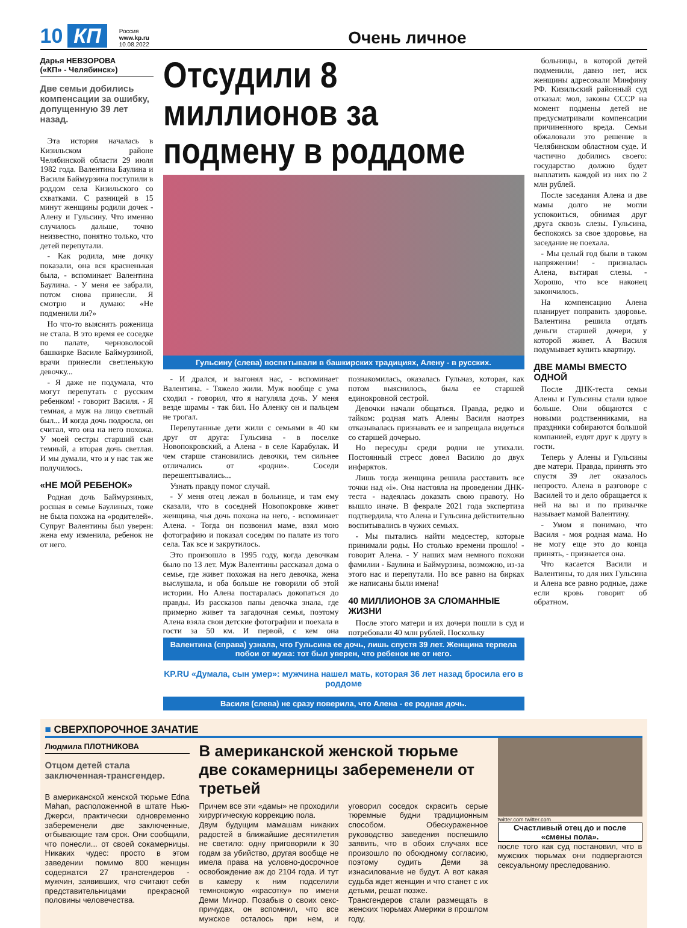10 КП
Россия
www.kp.ru
10.08.2022
Очень личное
Дарья НЕВЗОРОВА
(«КП» - Челябинск»)
Две семьи добились компенсации за ошибку, допущенную 39 лет назад.
Эта история началась в Кизильском районе Челябинской области 29 июля 1982 года. Валентина Баулина и Василя Баймурзина поступили в роддом села Кизильского со схватками. С разницей в 15 минут женщины родили дочек - Алену и Гульсину. Что именно случилось дальше, точно неизвестно, понятно только, что детей перепутали.
- Как родила, мне дочку показали, она вся красненькая была, - вспоминает Валентина Баулина. - У меня ее забрали, потом снова принесли. Я смотрю и думаю: «Не подменили ли?»
Но что-то выяснять роженица не стала. В это время ее соседке по палате, черноволосой башкирке Василе Баймурзиной, врачи принесли светленькую девочку...
- Я даже не подумала, что могут перепутать с русским ребенком! - говорит Василя. - Я темная, а муж на лицо светлый был... И когда дочь подросла, он считал, что она на него похожа. У моей сестры старший сын темный, а вторая дочь светлая. И мы думали, что и у нас так же получилось.
«НЕ МОЙ РЕБЕНОК»
Родная дочь Баймурзиных, росшая в семье Баулиных, тоже не была похожа на «родителей». Супруг Валентины был уверен: жена ему изменила, ребенок не от него.
Отсудили 8 миллионов за подмену в роддоме
Гульсину (слева) воспитывали в башкирских традициях, Алену - в русских.
- И дрался, и выгонял нас, - вспоминает Валентина. - Тяжело жили. Муж вообще с ума сходил - говорил, что я нагуляла дочь. У меня везде шрамы - так бил. Но Аленку он и пальцем не трогал.
Перепутанные дети жили с семьями в 40 км друг от друга: Гульсина - в поселке Новопокровский, а Алена - в селе Карабулак. И чем старше становились девочки, тем сильнее отличались от «родни». Соседи перешептывались...
Узнать правду помог случай.
- У меня отец лежал в больнице, и там ему сказали, что в соседней Новопокровке живет женщина, чья дочь похожа на него, - вспоминает Алена. - Тогда он позвонил маме, взял мою фотографию и показал соседям по палате из того села. Так все и закрутилось.
Это произошло в 1995 году, когда девочкам было по 13 лет. Муж Валентины рассказал дома о семье, где живет похожая на него девочка, жена выслушала, и оба больше не говорили об этой истории. Но Алена постаралась докопаться до правды. Из рассказов папы девочка знала, где примерно живет та загадочная семья, поэтому Алена взяла свои детские фотографии и поехала в гости за 50 км. И первой, с кем она познакомилась, оказалась Гульназ, которая, как потом выяснилось, была ее старшей единокровной сестрой.
Девочки начали общаться. Правда, редко и тайком: родная мать Алены Василя наотрез отказывалась признавать ее и запрещала видеться со старшей дочерью.
Но пересуды среди родни не утихали. Постоянный стресс довел Василю до двух инфарктов.
Лишь тогда женщина решила расставить все точки над «i». Она настояла на проведении ДНК-теста - надеялась доказать свою правоту. Но вышло иначе. В феврале 2021 года экспертиза подтвердила, что Алена и Гульсина действительно воспитывались в чужих семьях.
- Мы пытались найти медсестер, которые принимали роды. Но столько времени прошло! - говорит Алена. - У наших мам немного похожи фамилии - Баулина и Баймурзина, возможно, из-за этого нас и перепутали. Но все равно на бирках же написаны были имена!
40 МИЛЛИОНОВ ЗА СЛОМАННЫЕ ЖИЗНИ
После этого матери и их дочери пошли в суд и потребовали 40 млн рублей. Поскольку
Валентина (справа) узнала, что Гульсина ее дочь, лишь спустя 39 лет. Женщина терпела побои от мужа: тот был уверен, что ребенок не от него.
KP.RU «Думала, сын умер»: мужчина нашел мать, которая 36 лет назад бросила его в роддоме
Василя (слева) не сразу поверила, что Алена - ее родная дочь.
больницы, в которой детей подменили, давно нет, иск женщины адресовали Минфину РФ. Кизильский районный суд отказал: мол, законы СССР на момент подмены детей не предусматривали компенсации причиненного вреда. Семьи обжаловали это решение в Челябинском областном суде. И частично добились своего: государство должно будет выплатить каждой из них по 2 млн рублей.
После заседания Алена и две мамы долго не могли успокоиться, обнимая друг друга сквозь слезы. Гульсина, беспокоясь за свое здоровье, на заседание не поехала.
- Мы целый год были в таком напряжении! - призналась Алена, вытирая слезы. - Хорошо, что все наконец закончилось.
На компенсацию Алена планирует поправить здоровье. Валентина решила отдать деньги старшей дочери, у которой живет. А Василя подумывает купить квартиру.
ДВЕ МАМЫ ВМЕСТО ОДНОЙ
После ДНК-теста семьи Алены и Гульсины стали вдвое больше. Они общаются с новыми родственниками, на праздники собираются большой компанией, ездят друг к другу в гости.
Теперь у Алены и Гульсины две матери. Правда, принять это спустя 39 лет оказалось непросто. Алена в разговоре с Василей то и дело обращается к ней на вы и по привычке называет мамой Валентину.
- Умом я понимаю, что Василя - моя родная мама. Но не могу еще это до конца принять, - признается она.
Что касается Васили и Валентины, то для них Гульсина и Алена все равно родные, даже если кровь говорит об обратном.
■ СВЕРХПОРОЧНОЕ ЗАЧАТИЕ
Людмила ПЛОТНИКОВА
Отцом детей стала заключенная-трансгендер.
В американской женской тюрьме Edna Mahan, расположенной в штате Нью-Джерси, практически одновременно забеременели две заключенные, отбывающие там срок. Они сообщили, что понесли... от своей сокамерницы. Никаких чудес: просто в этом заведении помимо 800 женщин содержатся 27 трансгендеров - мужчин, заявивших, что считают себя представительницами прекрасной половины человечества.
В американской женской тюрьме две сокамерницы забеременели от третьей
Причем все эти «дамы» не проходили хирургическую коррекцию пола.
Двум будущим мамашам никаких радостей в ближайшие десятилетия не светило: одну приговорили к 30 годам за убийство, другая вообще не имела права на условно-досрочное освобождение аж до 2104 года. И тут в камеру к ним подселили темнокожую «красотку» по имени Деми Минор. Позабыв о своих секс-причудах, он вспомнил, что все мужское осталось при нем, и уговорил соседок скрасить серые тюремные будни традиционным способом. Обескураженное руководство заведения поспешило заявить, что в обоих случаях все произошло по обоюдному согласию, поэтому судить Деми за изнасилование не будут. А вот какая судьба ждет женщин и что станет с их детьми, решат позже.
Трансгендеров стали размещать в женских тюрьмах Америки в прошлом году,
twitter.com twitter.com
Счастливый отец до и после «смены пола».
после того как суд постановил, что в мужских тюрьмах они подвергаются сексуальному преследованию.